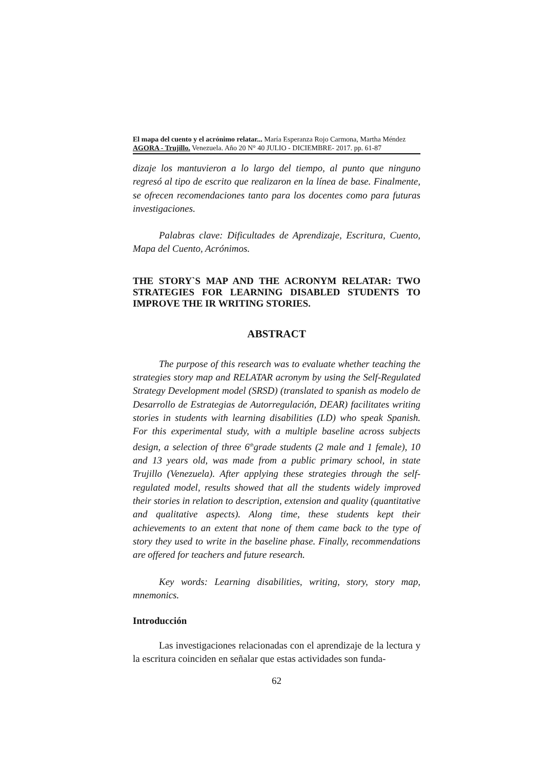El mapa del cuento y el acrónimo relatar... María Esperanza Rojo Carmona, Martha Méndez
AGORA - Trujillo. Venezuela. Año 20 N° 40 JULIO - DICIEMBRE- 2017. pp. 61-87
dizaje los mantuvieron a lo largo del tiempo, al punto que ninguno regresó al tipo de escrito que realizaron en la línea de base. Finalmente, se ofrecen recomendaciones tanto para los docentes como para futuras investigaciones.
Palabras clave: Dificultades de Aprendizaje, Escritura, Cuento, Mapa del Cuento, Acrónimos.
THE STORY`S MAP AND THE ACRONYM RELATAR: TWO STRATEGIES FOR LEARNING DISABLED STUDENTS TO IMPROVE THE IR WRITING STORIES.
ABSTRACT
The purpose of this research was to evaluate whether teaching the strategies story map and RELATAR acronym by using the Self-Regulated Strategy Development model (SRSD) (translated to spanish as modelo de Desarrollo de Estrategias de Autorregulación, DEAR) facilitates writing stories in students with learning disabilities (LD) who speak Spanish. For this experimental study, with a multiple baseline across subjects design, a selection of three 6<sup>th</sup>grade students (2 male and 1 female), 10 and 13 years old, was made from a public primary school, in state Trujillo (Venezuela). After applying these strategies through the self-regulated model, results showed that all the students widely improved their stories in relation to description, extension and quality (quantitative and qualitative aspects). Along time, these students kept their achievements to an extent that none of them came back to the type of story they used to write in the baseline phase. Finally, recommendations are offered for teachers and future research.
Key words: Learning disabilities, writing, story, story map, mnemonics.
Introducción
Las investigaciones relacionadas con el aprendizaje de la lectura y la escritura coinciden en señalar que estas actividades son funda-
62